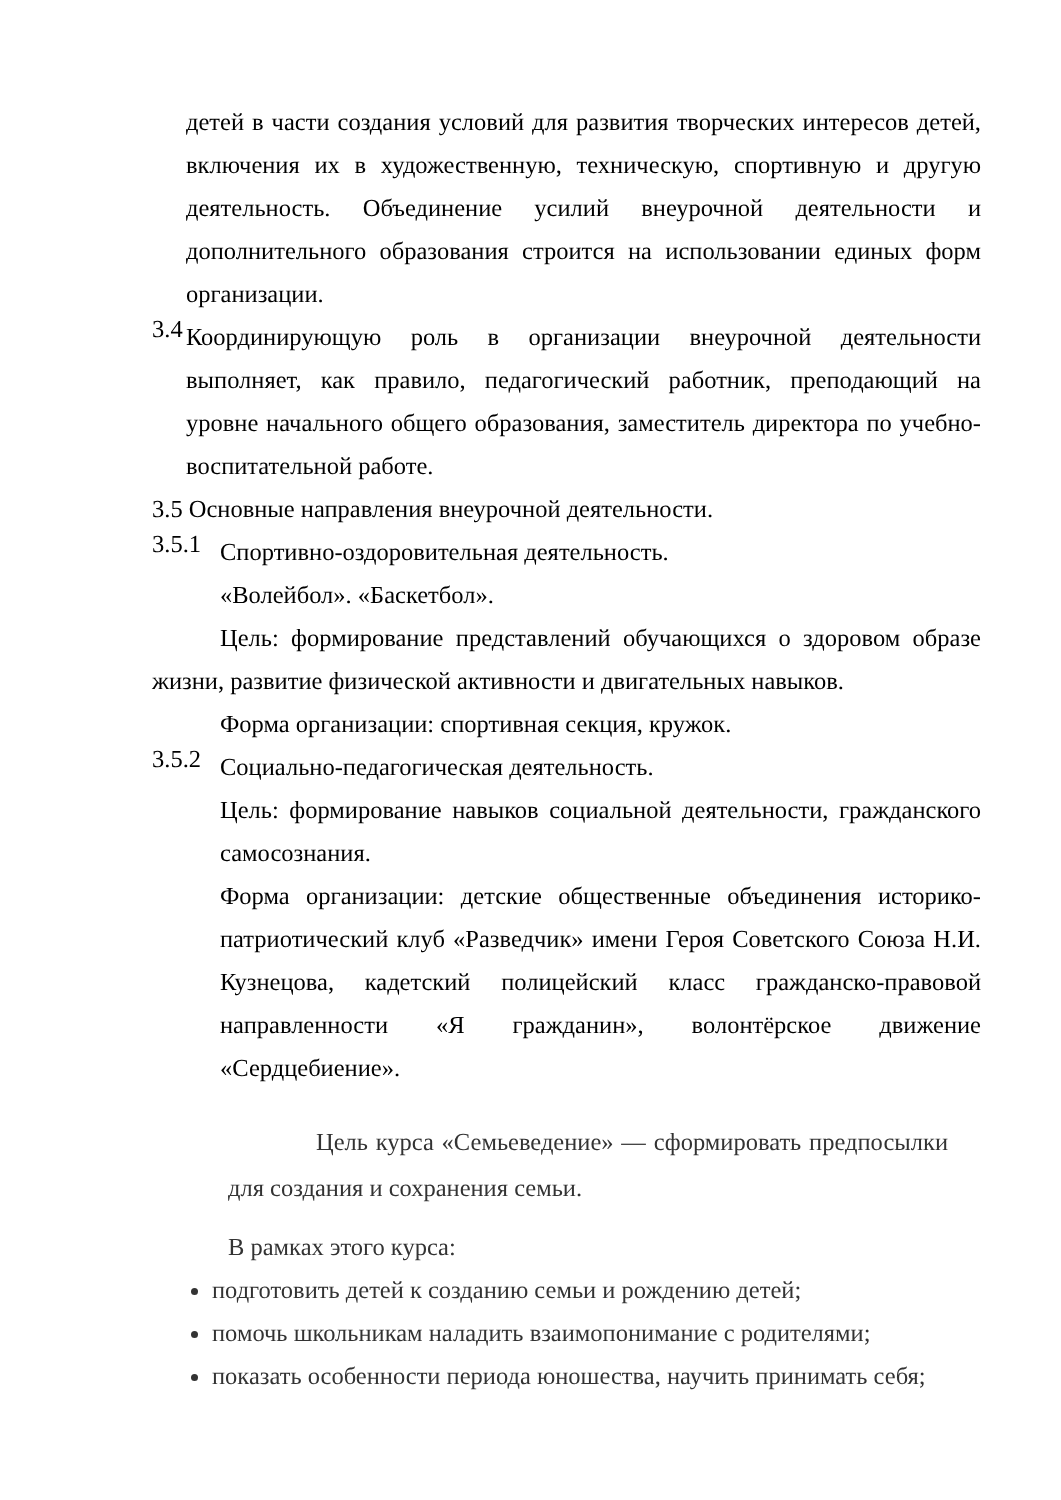детей в части создания условий для развития творческих интересов детей, включения их в художественную, техническую, спортивную и другую деятельность. Объединение усилий внеурочной деятельности и дополнительного образования строится на использовании единых форм организации.
3.4
Координирующую роль в организации внеурочной деятельности выполняет, как правило, педагогический работник, преподающий на уровне начального общего образования, заместитель директора по учебно-воспитательной работе.
3.5 Основные направления внеурочной деятельности.
3.5.1
Спортивно-оздоровительная деятельность.
«Волейбол». «Баскетбол».
Цель: формирование представлений обучающихся о здоровом образе жизни, развитие физической активности и двигательных навыков.
Форма организации: спортивная секция, кружок.
3.5.2
Социально-педагогическая деятельность.
Цель: формирование навыков социальной деятельности, гражданского самосознания.
Форма организации: детские общественные объединения историко-патриотический клуб «Разведчик» имени Героя Советского Союза Н.И. Кузнецова, кадетский полицейский класс гражданско-правовой направленности «Я гражданин», волонтёрское движение «Сердцебиение».
Цель курса «Семьеведение» — сформировать предпосылки для создания и сохранения семьи.
В рамках этого курса:
подготовить детей к созданию семьи и рождению детей;
помочь школьникам наладить взаимопонимание с родителями;
показать особенности периода юношества, научить принимать себя;